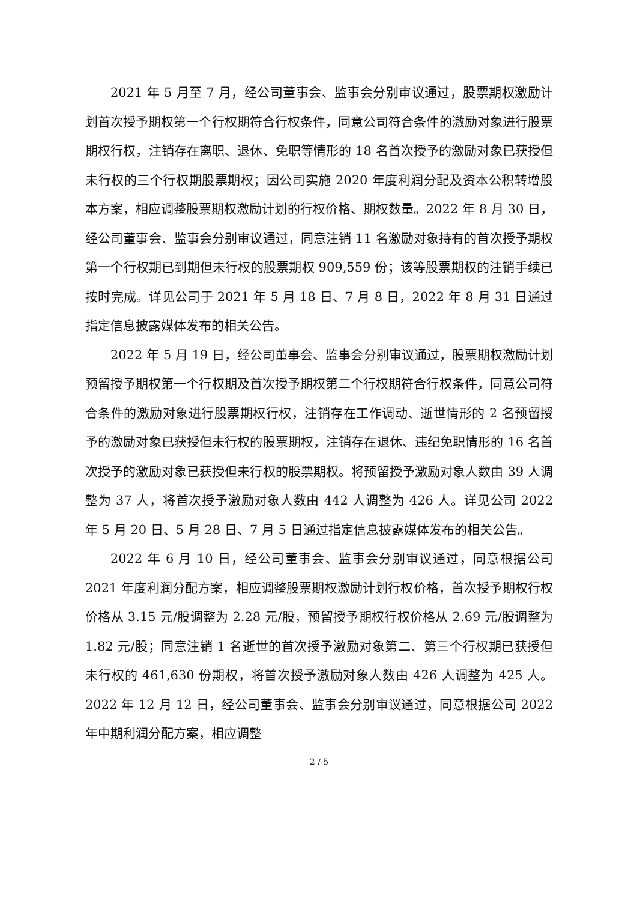2021 年 5 月至 7 月，经公司董事会、监事会分别审议通过，股票期权激励计划首次授予期权第一个行权期符合行权条件，同意公司符合条件的激励对象进行股票期权行权，注销存在离职、退休、免职等情形的 18 名首次授予的激励对象已获授但未行权的三个行权期股票期权；因公司实施 2020 年度利润分配及资本公积转增股本方案，相应调整股票期权激励计划的行权价格、期权数量。2022 年 8 月 30 日，经公司董事会、监事会分别审议通过，同意注销 11 名激励对象持有的首次授予期权第一个行权期已到期但未行权的股票期权 909,559 份；该等股票期权的注销手续已按时完成。详见公司于 2021 年 5 月 18 日、7 月 8 日，2022 年 8 月 31 日通过指定信息披露媒体发布的相关公告。
2022 年 5 月 19 日，经公司董事会、监事会分别审议通过，股票期权激励计划预留授予期权第一个行权期及首次授予期权第二个行权期符合行权条件，同意公司符合条件的激励对象进行股票期权行权，注销存在工作调动、逝世情形的 2 名预留授予的激励对象已获授但未行权的股票期权，注销存在退休、违纪免职情形的 16 名首次授予的激励对象已获授但未行权的股票期权。将预留授予激励对象人数由 39 人调整为 37 人，将首次授予激励对象人数由 442 人调整为 426 人。详见公司 2022 年 5 月 20 日、5 月 28 日、7 月 5 日通过指定信息披露媒体发布的相关公告。
2022 年 6 月 10 日，经公司董事会、监事会分别审议通过，同意根据公司 2021 年度利润分配方案，相应调整股票期权激励计划行权价格，首次授予期权行权价格从 3.15 元/股调整为 2.28 元/股，预留授予期权行权价格从 2.69 元/股调整为 1.82 元/股；同意注销 1 名逝世的首次授予激励对象第二、第三个行权期已获授但未行权的 461,630 份期权，将首次授予激励对象人数由 426 人调整为 425 人。2022 年 12 月 12 日，经公司董事会、监事会分别审议通过，同意根据公司 2022 年中期利润分配方案，相应调整
2 / 5